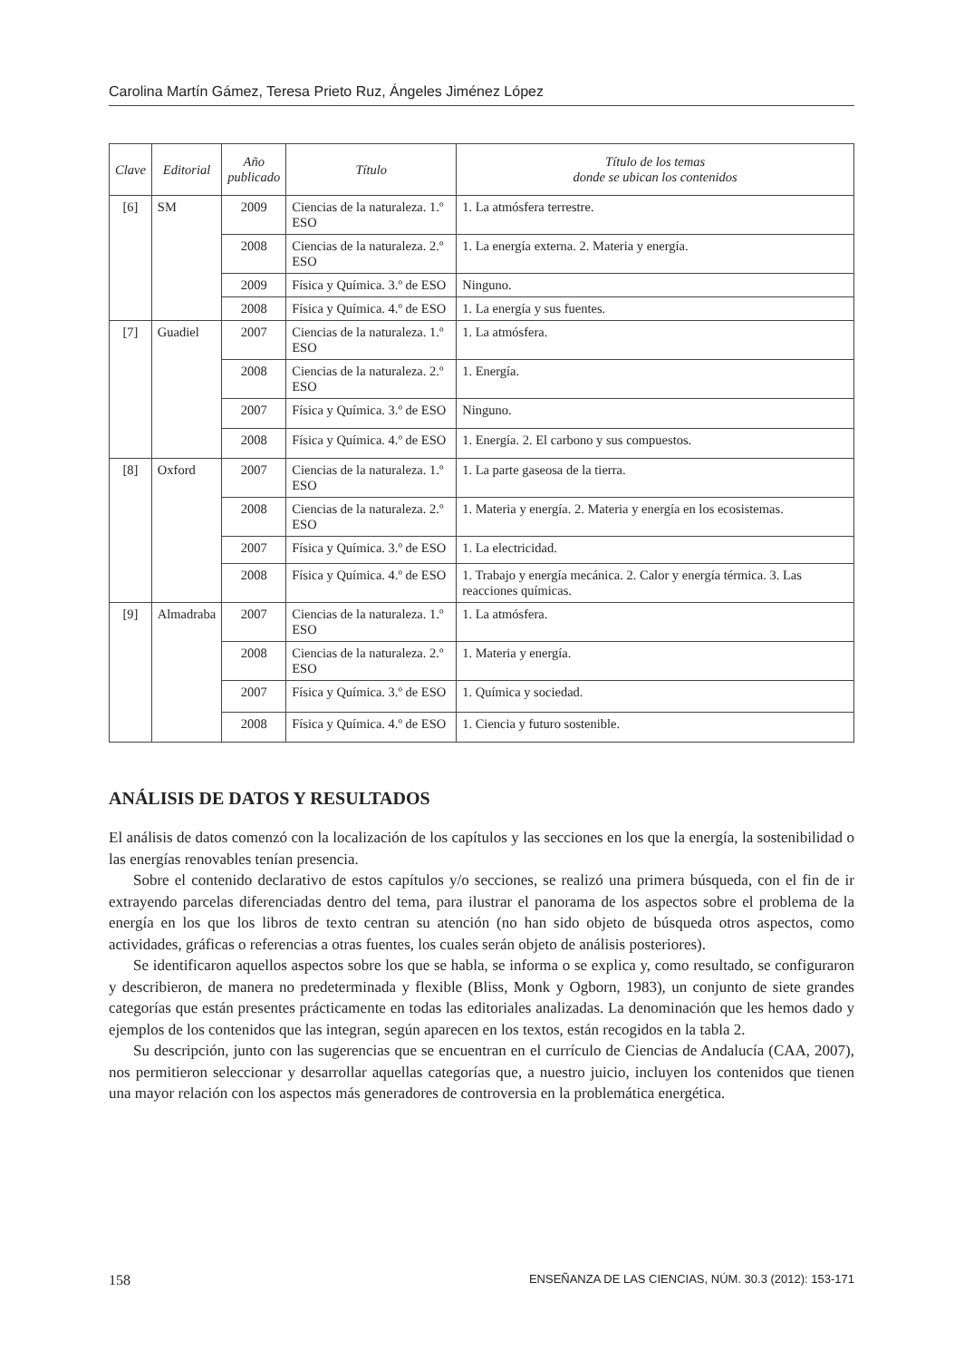Carolina Martín Gámez, Teresa Prieto Ruz, Ángeles Jiménez López
| Clave | Editorial | Año publicado | Título | Título de los temas donde se ubican los contenidos |
| --- | --- | --- | --- | --- |
| [6] | SM | 2009 | Ciencias de la naturaleza. 1.º ESO | 1. La atmósfera terrestre. |
| | | 2008 | Ciencias de la naturaleza. 2.º ESO | 1. La energía externa. 2. Materia y energía. |
| | | 2009 | Física y Química. 3.º de ESO | Ninguno. |
| | | 2008 | Física y Química. 4.º de ESO | 1. La energía y sus fuentes. |
| [7] | Guadiel | 2007 | Ciencias de la naturaleza. 1.º ESO | 1. La atmósfera. |
| | | 2008 | Ciencias de la naturaleza. 2.º ESO | 1. Energía. |
| | | 2007 | Física y Química. 3.º de ESO | Ninguno. |
| | | 2008 | Física y Química. 4.º de ESO | 1. Energía. 2. El carbono y sus compuestos. |
| [8] | Oxford | 2007 | Ciencias de la naturaleza. 1.º ESO | 1. La parte gaseosa de la tierra. |
| | | 2008 | Ciencias de la naturaleza. 2.º ESO | 1. Materia y energía. 2. Materia y energía en los ecosistemas. |
| | | 2007 | Física y Química. 3.º de ESO | 1. La electricidad. |
| | | 2008 | Física y Química. 4.º de ESO | 1. Trabajo y energía mecánica. 2. Calor y energía térmica. 3. Las reacciones químicas. |
| [9] | Almadraba | 2007 | Ciencias de la naturaleza. 1.º ESO | 1. La atmósfera. |
| | | 2008 | Ciencias de la naturaleza. 2.º ESO | 1. Materia y energía. |
| | | 2007 | Física y Química. 3.º de ESO | 1. Química y sociedad. |
| | | 2008 | Física y Química. 4.º de ESO | 1. Ciencia y futuro sostenible. |
ANÁLISIS DE DATOS Y RESULTADOS
El análisis de datos comenzó con la localización de los capítulos y las secciones en los que la energía, la sostenibilidad o las energías renovables tenían presencia.
Sobre el contenido declarativo de estos capítulos y/o secciones, se realizó una primera búsqueda, con el fin de ir extrayendo parcelas diferenciadas dentro del tema, para ilustrar el panorama de los aspectos sobre el problema de la energía en los que los libros de texto centran su atención (no han sido objeto de búsqueda otros aspectos, como actividades, gráficas o referencias a otras fuentes, los cuales serán objeto de análisis posteriores).
Se identificaron aquellos aspectos sobre los que se habla, se informa o se explica y, como resultado, se configuraron y describieron, de manera no predeterminada y flexible (Bliss, Monk y Ogborn, 1983), un conjunto de siete grandes categorías que están presentes prácticamente en todas las editoriales analizadas. La denominación que les hemos dado y ejemplos de los contenidos que las integran, según aparecen en los textos, están recogidos en la tabla 2.
Su descripción, junto con las sugerencias que se encuentran en el currículo de Ciencias de Andalucía (CAA, 2007), nos permitieron seleccionar y desarrollar aquellas categorías que, a nuestro juicio, incluyen los contenidos que tienen una mayor relación con los aspectos más generadores de controversia en la problemática energética.
158 ENSEÑANZA DE LAS CIENCIAS, NÚM. 30.3 (2012): 153-171